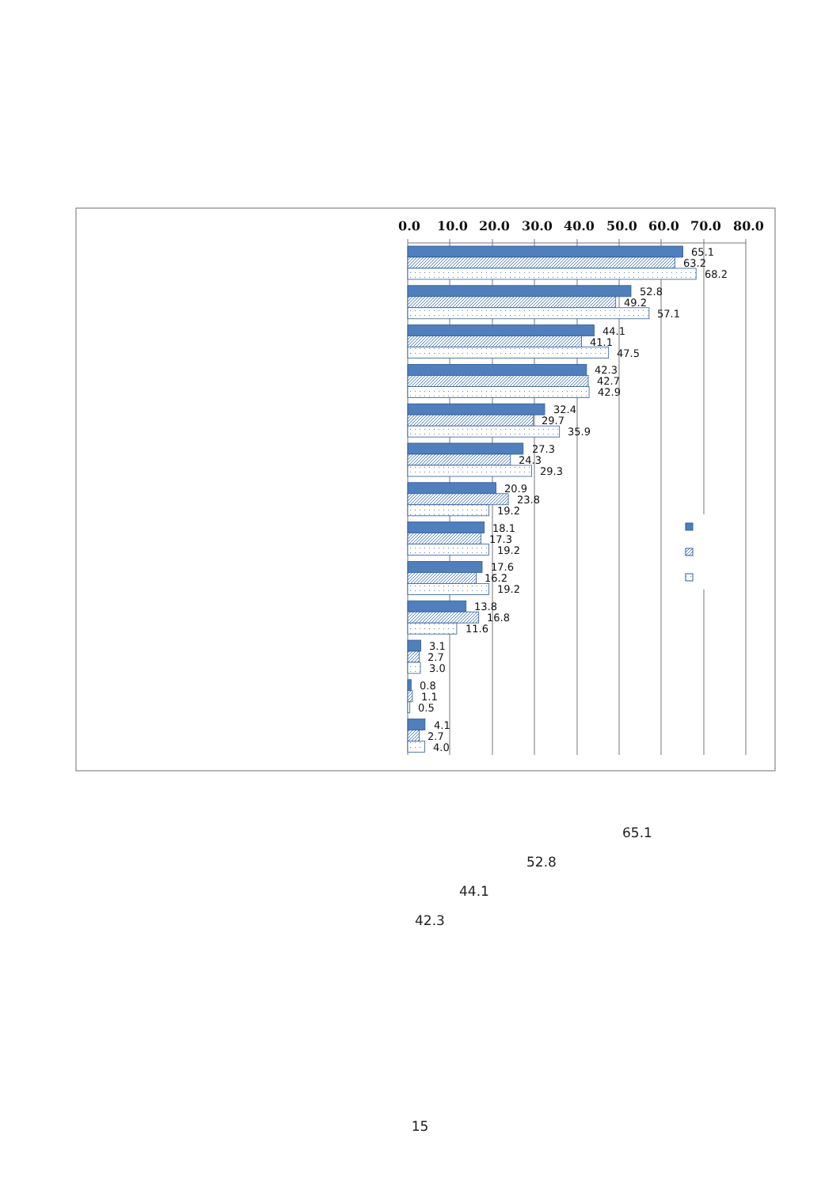0.0
10.0
20.0
30.0
40.0
50.0
60.0
70.0
80.0
65.1
63.2
68.2
52.8
49.2
57.1
44.1
41.1
47.5
42.3
42.7
42.9
32.4
29.7
35.9
27.3
24.3
29.3
20.9
23.8
19.2
18.1
17.3
19.2
17.6
16.2
19.2
13.8
16.8
11.6
3.1
2.7
3.0
0.8
1.1
0.5
4.1
2.7
4.0
65.1
52.8
44.1
42.3
15